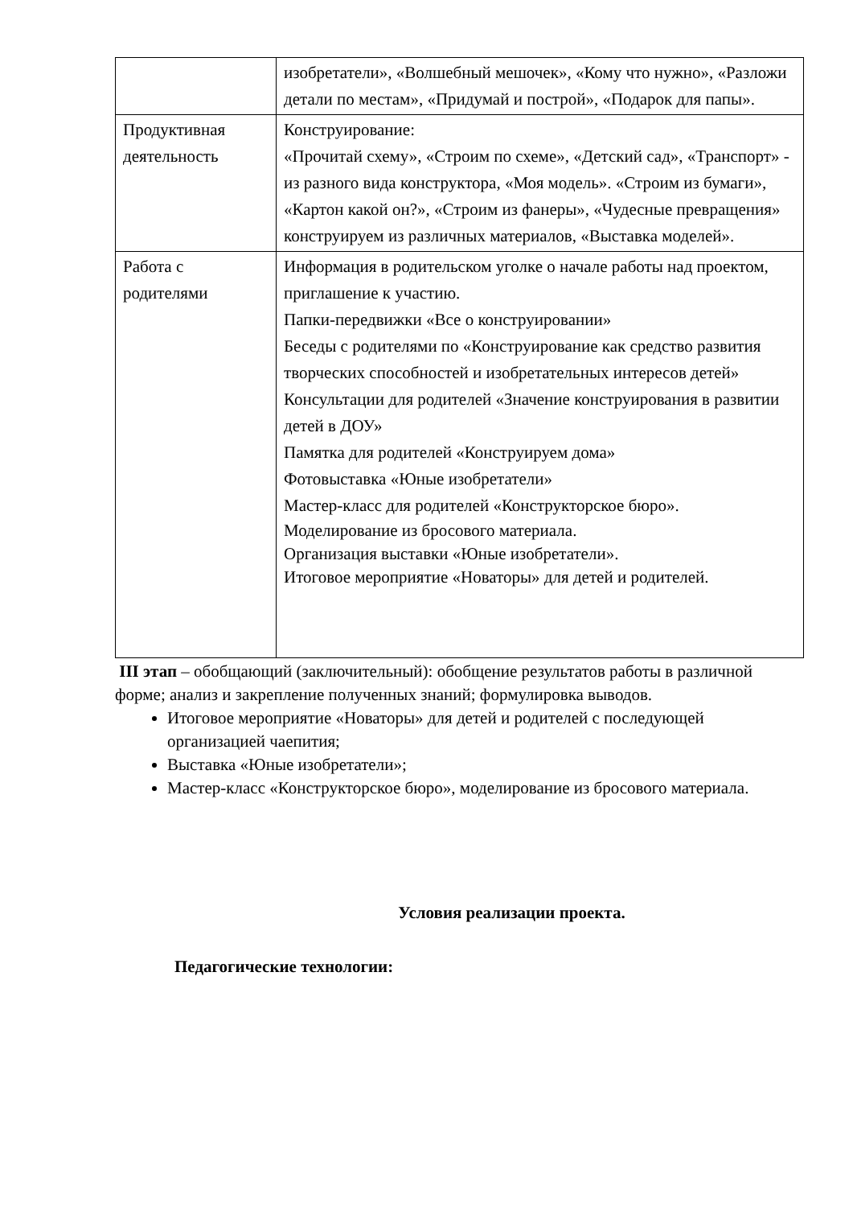| | изобретатели», «Волшебный мешочек», «Кому что нужно», «Разложи детали по местам», «Придумай и построй», «Подарок для папы». |
| Продуктивная деятельность | Конструирование: «Прочитай схему», «Строим по схеме», «Детский сад», «Транспорт» - из разного вида конструктора, «Моя модель». «Строим из бумаги», «Картон какой он?», «Строим из фанеры», «Чудесные превращения» конструируем из различных материалов, «Выставка моделей». |
| Работа с родителями | Информация в родительском уголке о начале работы над проектом, приглашение к участию. Папки-передвижки «Все о конструировании» Беседы с родителями по «Конструирование как средство развития творческих способностей и изобретательных интересов детей» Консультации для родителей «Значение конструирования в развитии детей в ДОУ» Памятка для родителей «Конструируем дома» Фотовыставка «Юные изобретатели» Мастер-класс для родителей «Конструкторское бюро». Моделирование из бросового материала. Организация выставки «Юные изобретатели». Итоговое мероприятие «Новаторы» для детей и родителей. |
III этап – обобщающий (заключительный): обобщение результатов работы в различной форме; анализ и закрепление полученных знаний; формулировка выводов.
Итоговое мероприятие «Новаторы» для детей и родителей с последующей организацией чаепития;
Выставка «Юные изобретатели»;
Мастер-класс «Конструкторское бюро», моделирование из бросового материала.
Условия реализации проекта.
Педагогические технологии: